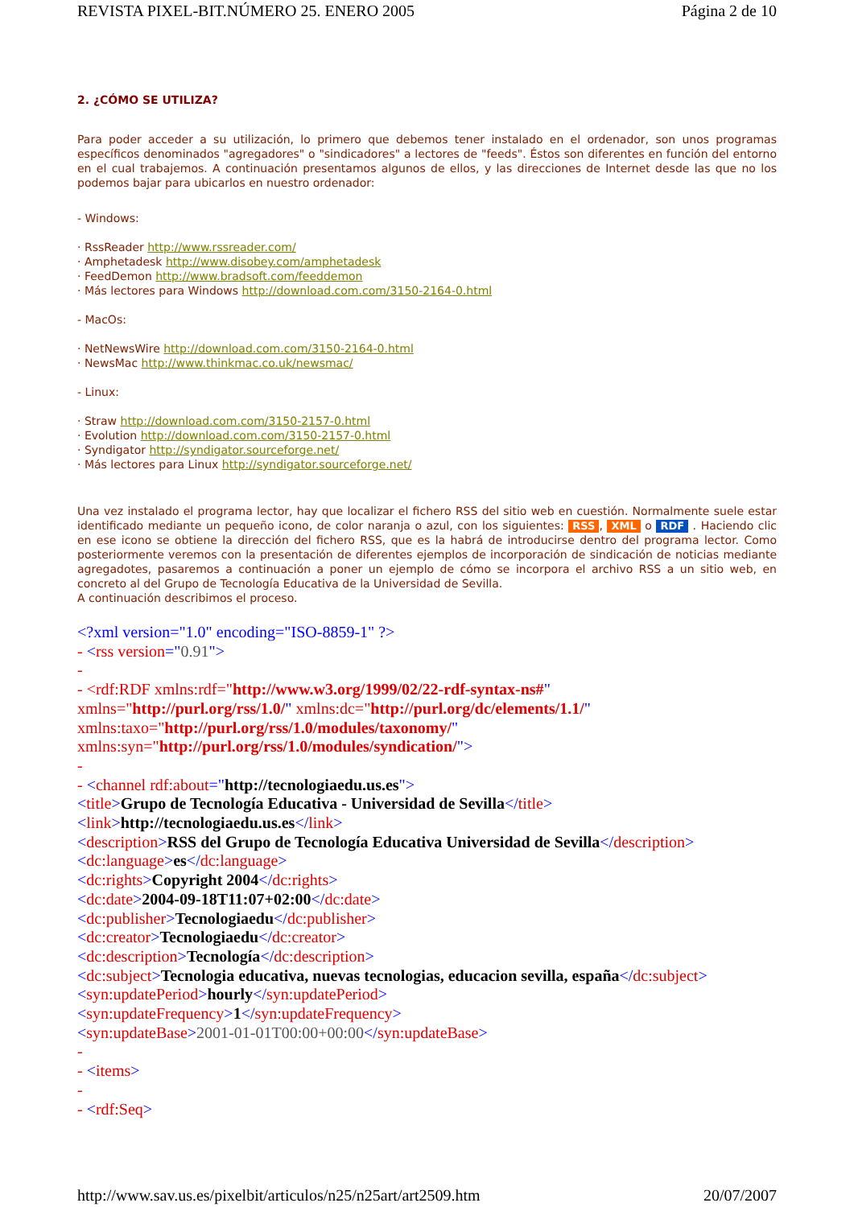REVISTA PIXEL-BIT.NÚMERO 25. ENERO 2005 Página 2 de 10
2. ¿CÓMO SE UTILIZA?
Para poder acceder a su utilización, lo primero que debemos tener instalado en el ordenador, son unos programas específicos denominados "agregadores" o "sindicadores" a lectores de "feeds". Éstos son diferentes en función del entorno en el cual trabajemos. A continuación presentamos algunos de ellos, y las direcciones de Internet desde las que no los podemos bajar para ubicarlos en nuestro ordenador:
- Windows:
· RssReader http://www.rssreader.com/
· Amphetadesk http://www.disobey.com/amphetadesk
· FeedDemon http://www.bradsoft.com/feeddemon
· Más lectores para Windows http://download.com.com/3150-2164-0.html
- MacOs:
· NetNewsWire http://download.com.com/3150-2164-0.html
· NewsMac http://www.thinkmac.co.uk/newsmac/
- Linux:
· Straw http://download.com.com/3150-2157-0.html
· Evolution http://download.com.com/3150-2157-0.html
· Syndigator http://syndigator.sourceforge.net/
· Más lectores para Linux http://syndigator.sourceforge.net/
Una vez instalado el programa lector, hay que localizar el fichero RSS del sitio web en cuestión. Normalmente suele estar identificado mediante un pequeño icono, de color naranja o azul, con los siguientes: RSS, XML o RDF . Haciendo clic en ese icono se obtiene la dirección del fichero RSS, que es la habrá de introducirse dentro del programa lector. Como posteriormente veremos con la presentación de diferentes ejemplos de incorporación de sindicación de noticias mediante agregadotes, pasaremos a continuación a poner un ejemplo de cómo se incorpora el archivo RSS a un sitio web, en concreto al del Grupo de Tecnología Educativa de la Universidad de Sevilla.
A continuación describimos el proceso.
<?xml version="1.0" encoding="ISO-8859-1" ?>
- <rss version="0.91">
-
- <rdf:RDF xmlns:rdf="http://www.w3.org/1999/02/22-rdf-syntax-ns#"
xmlns="http://purl.org/rss/1.0/" xmlns:dc="http://purl.org/dc/elements/1.1/"
xmlns:taxo="http://purl.org/rss/1.0/modules/taxonomy/"
xmlns:syn="http://purl.org/rss/1.0/modules/syndication/">
-
- <channel rdf:about="http://tecnologiaedu.us.es">
<title>Grupo de Tecnología Educativa - Universidad de Sevilla</title>
<link>http://tecnologiaedu.us.es</link>
<description>RSS del Grupo de Tecnología Educativa Universidad de Sevilla</description>
<dc:language>es</dc:language>
<dc:rights>Copyright 2004</dc:rights>
<dc:date>2004-09-18T11:07+02:00</dc:date>
<dc:publisher>Tecnologiaedu</dc:publisher>
<dc:creator>Tecnologiaedu</dc:creator>
<dc:description>Tecnología</dc:description>
<dc:subject>Tecnologia educativa, nuevas tecnologias, educacion sevilla, españa</dc:subject>
<syn:updatePeriod>hourly</syn:updatePeriod>
<syn:updateFrequency>1</syn:updateFrequency>
<syn:updateBase>2001-01-01T00:00+00:00</syn:updateBase>
-
- <items>
-
- <rdf:Seq>
http://www.sav.us.es/pixelbit/articulos/n25/n25art/art2509.htm 20/07/2007